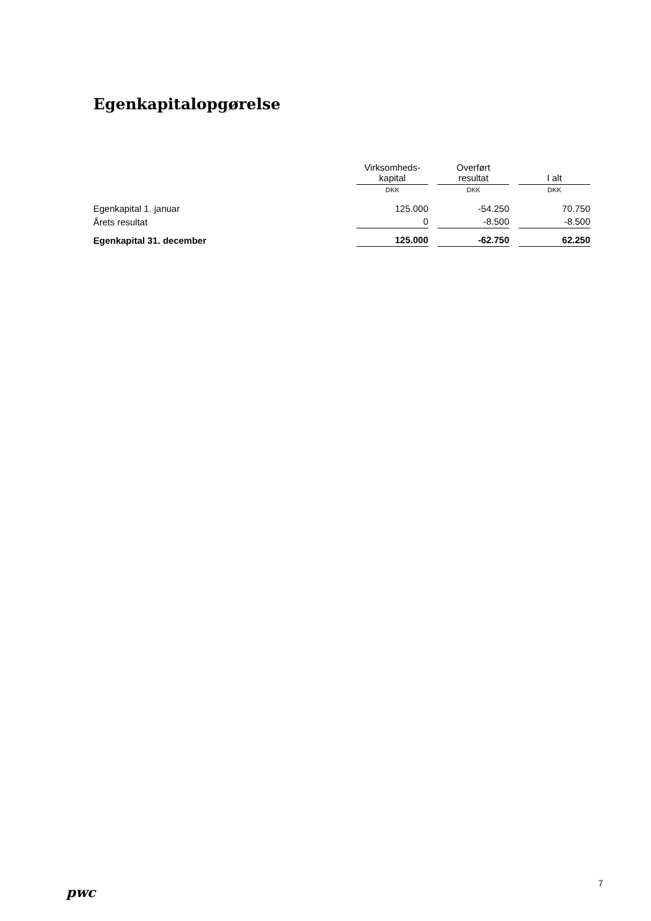Egenkapitalopgørelse
| | Virksomheds- kapital | Overført resultat | I alt |
| --- | --- | --- | --- |
| | DKK | DKK | DKK |
| Egenkapital 1. januar | 125.000 | -54.250 | 70.750 |
| Årets resultat | 0 | -8.500 | -8.500 |
| Egenkapital 31. december | 125.000 | -62.750 | 62.250 |
pwc
7